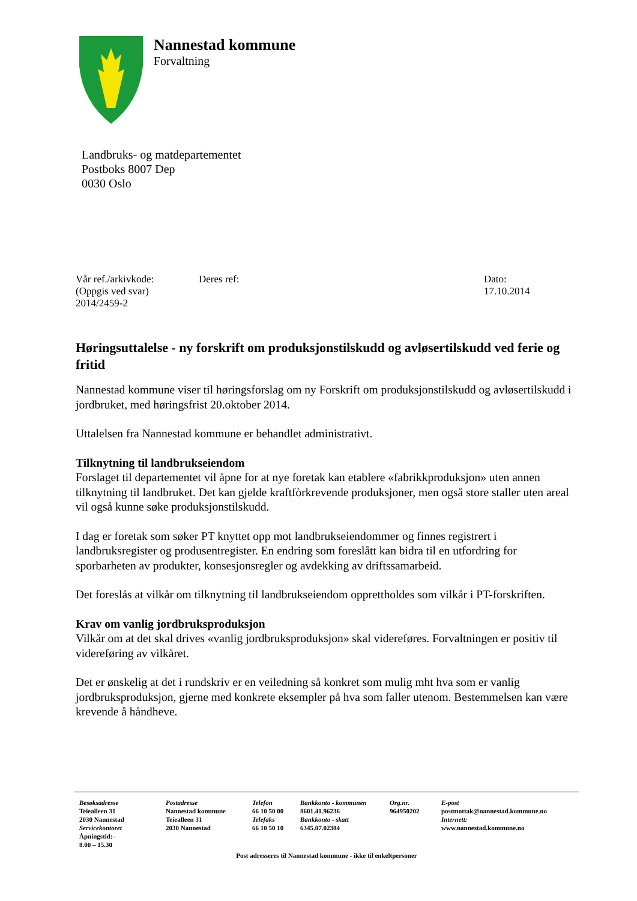Nannestad kommune
Forvaltning
Landbruks- og matdepartementet
Postboks 8007 Dep
0030 Oslo
| Vår ref./arkivkode: (Oppgis ved svar) 2014/2459-2 | Deres ref: | Dato: 17.10.2014 |
Høringsuttalelse - ny forskrift om produksjonstilskudd og avløsertilskudd ved ferie og fritid
Nannestad kommune viser til høringsforslag om ny Forskrift om produksjonstilskudd og avløsertilskudd i jordbruket, med høringsfrist 20.oktober 2014.
Uttalelsen fra Nannestad kommune er behandlet administrativt.
Tilknytning til landbrukseiendom
Forslaget til departementet vil åpne for at nye foretak kan etablere «fabrikkproduksjon» uten annen tilknytning til landbruket. Det kan gjelde kraftfòrkrevende produksjoner, men også store staller uten areal vil også kunne søke produksjonstilskudd.
I dag er foretak som søker PT knyttet opp mot landbrukseiendommer og finnes registrert i landbruksregister og produsentregister. En endring som foreslått kan bidra til en utfordring for sporbarheten av produkter, konsesjonsregler og avdekking av driftssamarbeid.
Det foreslås at vilkår om tilknytning til landbrukseiendom opprettholdes som vilkår i PT-forskriften.
Krav om vanlig jordbruksproduksjon
Vilkår om at det skal drives «vanlig jordbruksproduksjon» skal videreføres. Forvaltningen er positiv til videreføring av vilkåret.
Det er ønskelig at det i rundskriv er en veiledning så konkret som mulig mht hva som er vanlig jordbruksproduksjon, gjerne med konkrete eksempler på hva som faller utenom. Bestemmelsen kan være krevende å håndheve.
| Besøksadresse Teiealleen 31 2030 Nannestad Servicekontoret Åpningstid:– 8.00 – 15.30 | Postadresse Nannestad kommune Teiealleen 31 2030 Nannestad | Telefon 66 10 50 00 Telefaks 66 10 50 10 | Bankkonto - kommunen 8601.41.96236 Bankkonto - skatt 6345.07.02384 | Org.nr. 964950202 | E-post postmottak@nannestad.kommune.no Internett: www.nannestad.kommune.no |
Post adresseres til Nannestad kommune - ikke til enkeltpersoner